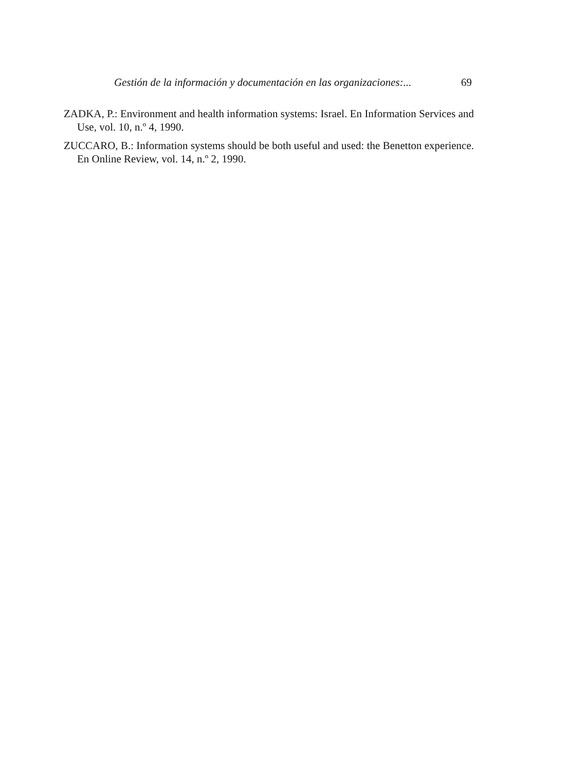Gestión de la información y documentación en las organizaciones:...
69
ZADKA, P.: Environment and health information systems: Israel. En Information Services and Use, vol. 10, n.º 4, 1990.
ZUCCARO, B.: Information systems should be both useful and used: the Benetton experience. En Online Review, vol. 14, n.º 2, 1990.